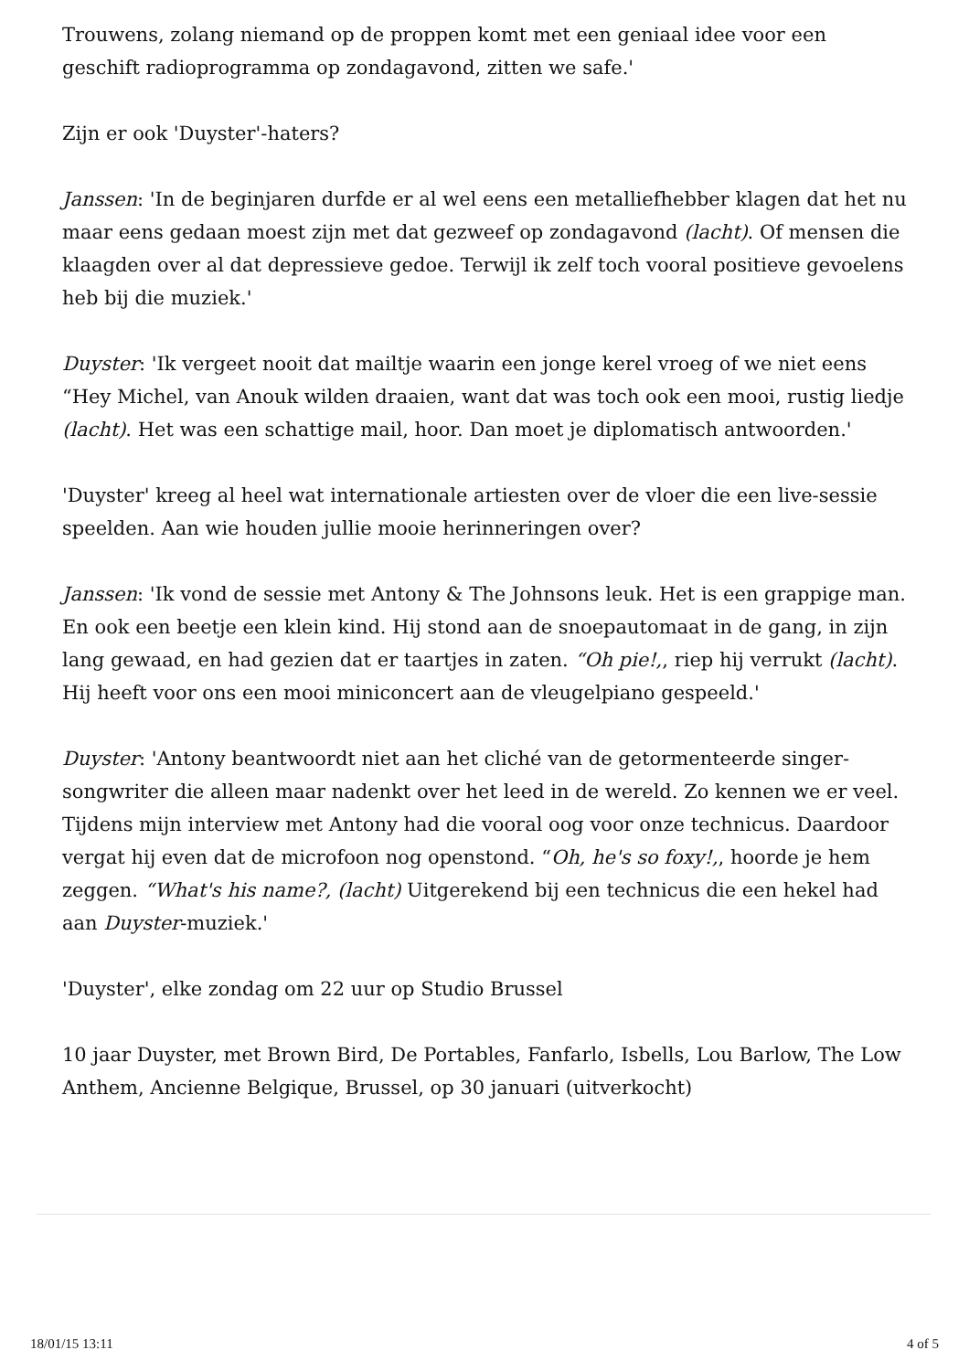Trouwens, zolang niemand op de proppen komt met een geniaal idee voor een geschift radioprogramma op zondagavond, zitten we safe.'
Zijn er ook 'Duyster'-haters?
Janssen: 'In de beginjaren durfde er al wel eens een metalliefhebber klagen dat het nu maar eens gedaan moest zijn met dat gezweef op zondagavond (lacht). Of mensen die klaagden over al dat depressieve gedoe. Terwijl ik zelf toch vooral positieve gevoelens heb bij die muziek.'
Duyster: 'Ik vergeet nooit dat mailtje waarin een jonge kerel vroeg of we niet eens “Hey Michel, van Anouk wilden draaien, want dat was toch ook een mooi, rustig liedje (lacht). Het was een schattige mail, hoor. Dan moet je diplomatisch antwoorden.'
'Duyster' kreeg al heel wat internationale artiesten over de vloer die een live-sessie speelden. Aan wie houden jullie mooie herinneringen over?
Janssen: 'Ik vond de sessie met Antony & The Johnsons leuk. Het is een grappige man. En ook een beetje een klein kind. Hij stond aan de snoepautomaat in de gang, in zijn lang gewaad, en had gezien dat er taartjes in zaten. “Oh pie!,, riep hij verrukt (lacht). Hij heeft voor ons een mooi miniconcert aan de vleugelpiano gespeeld.'
Duyster: 'Antony beantwoordt niet aan het cliché van de getormenteerde singer-songwriter die alleen maar nadenkt over het leed in de wereld. Zo kennen we er veel. Tijdens mijn interview met Antony had die vooral oog voor onze technicus. Daardoor vergat hij even dat de microfoon nog openstond. “Oh, he's so foxy!,, hoorde je hem zeggen. “What's his name?, (lacht) Uitgerekend bij een technicus die een hekel had aan Duyster-muziek.'
'Duyster', elke zondag om 22 uur op Studio Brussel
10 jaar Duyster, met Brown Bird, De Portables, Fanfarlo, Isbells, Lou Barlow, The Low Anthem, Ancienne Belgique, Brussel, op 30 januari (uitverkocht)
18/01/15 13:11 4 of 5